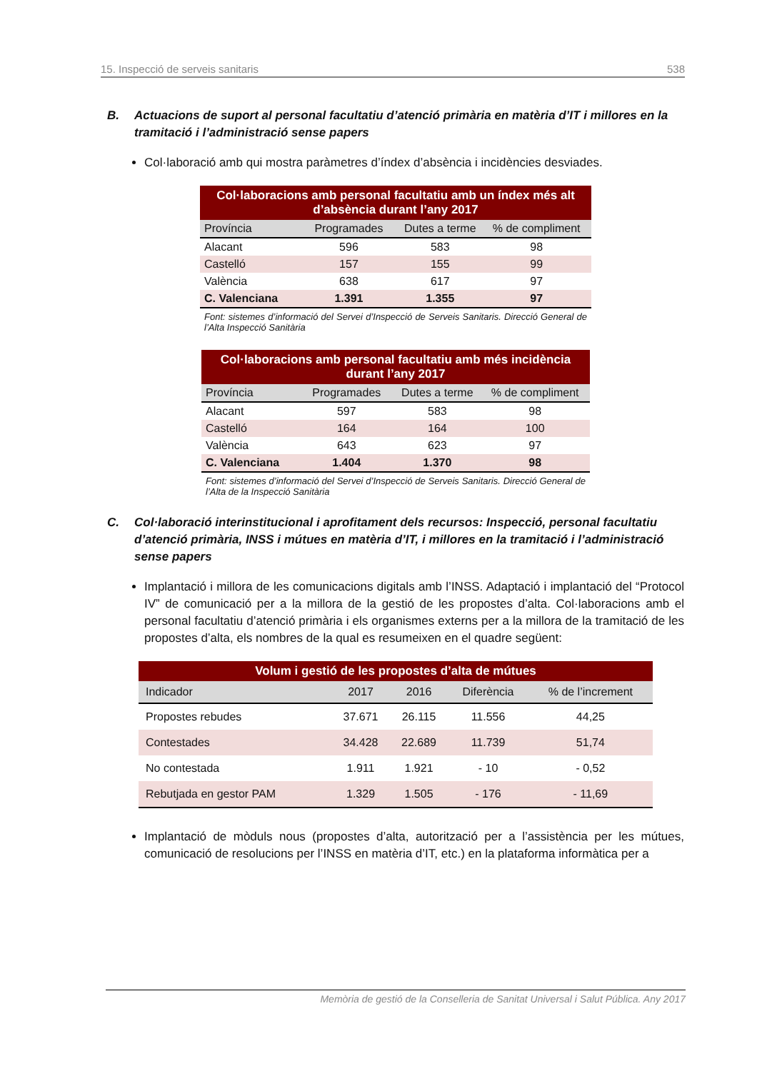15. Inspecció de serveis sanitaris 538
B. Actuacions de suport al personal facultatiu d’atenció primària en matèria d’IT i millores en la tramitació i l’administració sense papers
Col·laboració amb qui mostra paràmetres d’índex d’absència i incidències desviades.
| Col·laboracions amb personal facultatiu amb un índex més alt d’absència durant l’any 2017 | | | |
| --- | --- | --- | --- |
| Província | Programades | Dutes a terme | % de compliment |
| Alacant | 596 | 583 | 98 |
| Castelló | 157 | 155 | 99 |
| València | 638 | 617 | 97 |
| C. Valenciana | 1.391 | 1.355 | 97 |
Font: sistemes d’informació del Servei d’Inspecció de Serveis Sanitaris. Direcció General de l’Alta Inspecció Sanitària
| Col·laboracions amb personal facultatiu amb més incidència durant l’any 2017 | | | |
| --- | --- | --- | --- |
| Província | Programades | Dutes a terme | % de compliment |
| Alacant | 597 | 583 | 98 |
| Castelló | 164 | 164 | 100 |
| València | 643 | 623 | 97 |
| C. Valenciana | 1.404 | 1.370 | 98 |
Font: sistemes d’informació del Servei d’Inspecció de Serveis Sanitaris. Direcció General de l’Alta de la Inspecció Sanitària
C. Col·laboració interinstitucional i aprofitament dels recursos: Inspecció, personal facultatiu d’atenció primària, INSS i mútues en matèria d’IT, i millores en la tramitació i l’administració sense papers
Implantació i millora de les comunicacions digitals amb l’INSS. Adaptació i implantació del “Protocol IV” de comunicació per a la millora de la gestió de les propostes d’alta. Col·laboracions amb el personal facultatiu d’atenció primària i els organismes externs per a la millora de la tramitació de les propostes d’alta, els nombres de la qual es resumeixen en el quadre següent:
| Volum i gestió de les propostes d’alta de mútues | | | | |
| --- | --- | --- | --- | --- |
| Indicador | 2017 | 2016 | Diferència | % de l’increment |
| Propostes rebudes | 37.671 | 26.115 | 11.556 | 44,25 |
| Contestades | 34.428 | 22.689 | 11.739 | 51,74 |
| No contestada | 1.911 | 1.921 | - 10 | - 0,52 |
| Rebutjada en gestor PAM | 1.329 | 1.505 | - 176 | - 11,69 |
Implantació de mòduls nous (propostes d’alta, autorització per a l’assistència per les mútues, comunicació de resolucions per l’INSS en matèria d’IT, etc.) en la plataforma informàtica per a
Memòria de gestió de la Conselleria de Sanitat Universal i Salut Pública. Any 2017